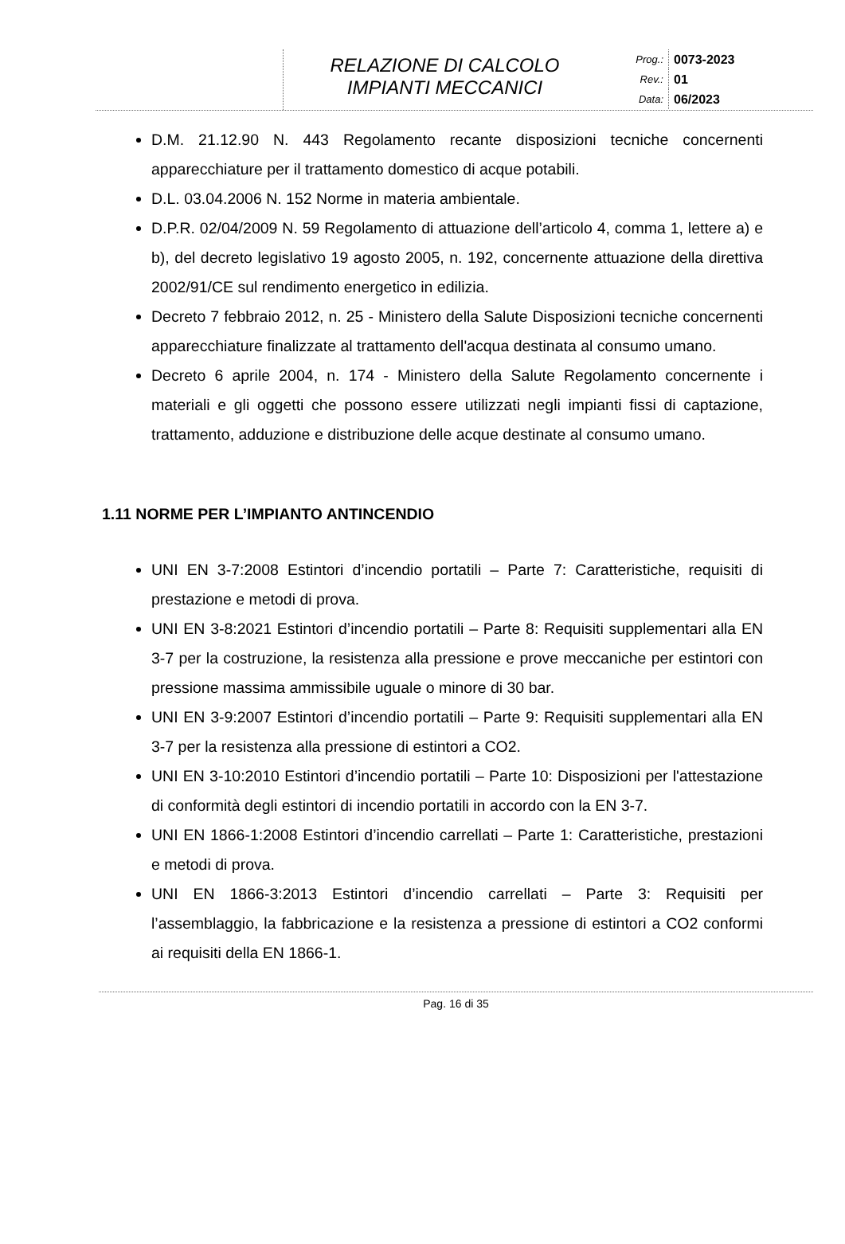RELAZIONE DI CALCOLO
IMPIANTI MECCANICI
Prog.: 0073-2023
Rev.: 01
Data: 06/2023
D.M. 21.12.90 N. 443 Regolamento recante disposizioni tecniche concernenti apparecchiature per il trattamento domestico di acque potabili.
D.L. 03.04.2006 N. 152 Norme in materia ambientale.
D.P.R. 02/04/2009 N. 59 Regolamento di attuazione dell’articolo 4, comma 1, lettere a) e b), del decreto legislativo 19 agosto 2005, n. 192, concernente attuazione della direttiva 2002/91/CE sul rendimento energetico in edilizia.
Decreto 7 febbraio 2012, n. 25 - Ministero della Salute Disposizioni tecniche concernenti apparecchiature finalizzate al trattamento dell'acqua destinata al consumo umano.
Decreto 6 aprile 2004, n. 174 - Ministero della Salute Regolamento concernente i materiali e gli oggetti che possono essere utilizzati negli impianti fissi di captazione, trattamento, adduzione e distribuzione delle acque destinate al consumo umano.
1.11 NORME PER L’IMPIANTO ANTINCENDIO
UNI EN 3-7:2008 Estintori d’incendio portatili – Parte 7: Caratteristiche, requisiti di prestazione e metodi di prova.
UNI EN 3-8:2021 Estintori d’incendio portatili – Parte 8: Requisiti supplementari alla EN 3-7 per la costruzione, la resistenza alla pressione e prove meccaniche per estintori con pressione massima ammissibile uguale o minore di 30 bar.
UNI EN 3-9:2007 Estintori d’incendio portatili – Parte 9: Requisiti supplementari alla EN 3-7 per la resistenza alla pressione di estintori a CO2.
UNI EN 3-10:2010 Estintori d’incendio portatili – Parte 10: Disposizioni per l'attestazione di conformità degli estintori di incendio portatili in accordo con la EN 3-7.
UNI EN 1866-1:2008 Estintori d’incendio carrellati – Parte 1: Caratteristiche, prestazioni e metodi di prova.
UNI EN 1866-3:2013 Estintori d’incendio carrellati – Parte 3: Requisiti per l’assemblaggio, la fabbricazione e la resistenza a pressione di estintori a CO2 conformi ai requisiti della EN 1866-1.
Pag. 16 di 35